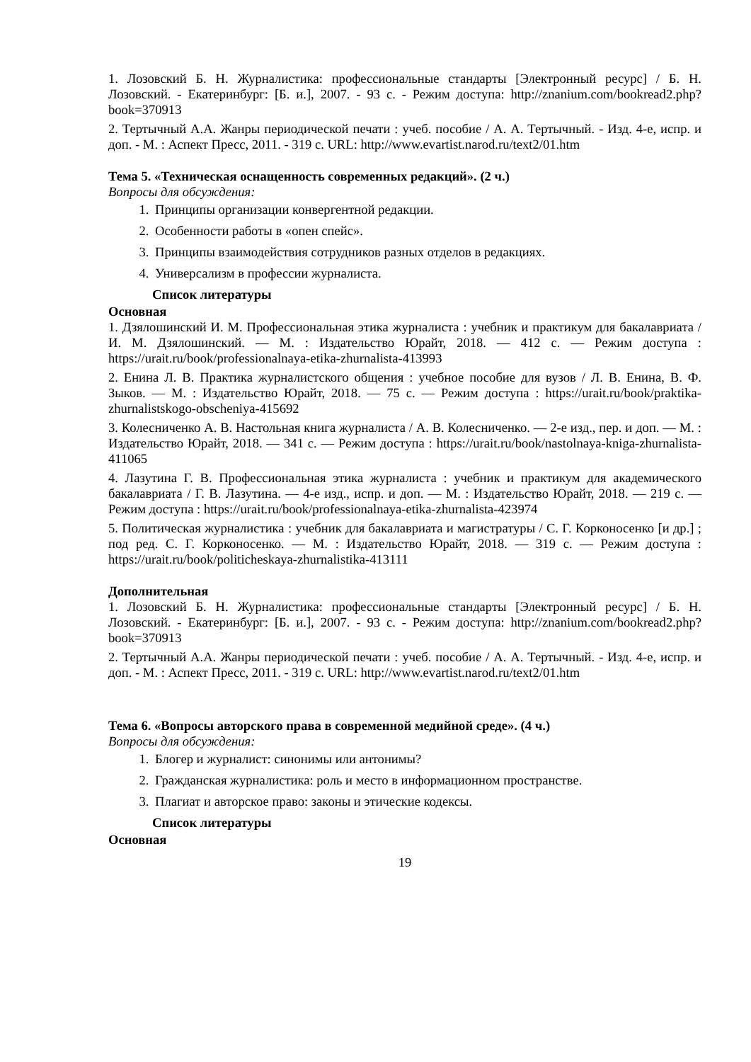1. Лозовский Б. Н. Журналистика: профессиональные стандарты [Электронный ресурс] / Б. Н. Лозовский. - Екатеринбург: [Б. и.], 2007. - 93 с. - Режим доступа: http://znanium.com/bookread2.php?book=370913
2. Тертычный А.А. Жанры периодической печати : учеб. пособие / А. А. Тертычный. - Изд. 4-е, испр. и доп. - М. : Аспект Пресс, 2011. - 319 с. URL: http://www.evartist.narod.ru/text2/01.htm
Тема 5. «Техническая оснащенность современных редакций». (2 ч.)
Вопросы для обсуждения:
1. Принципы организации конвергентной редакции.
2. Особенности работы в «опен спейс».
3. Принципы взаимодействия сотрудников разных отделов в редакциях.
4. Универсализм в профессии журналиста.
Список литературы
Основная
1. Дзялошинский И. М. Профессиональная этика журналиста : учебник и практикум для бакалавриата / И. М. Дзялошинский. — М. : Издательство Юрайт, 2018. — 412 с. — Режим доступа : https://urait.ru/book/professionalnaya-etika-zhurnalista-413993
2. Енина Л. В. Практика журналистского общения : учебное пособие для вузов / Л. В. Енина, В. Ф. Зыков. — М. : Издательство Юрайт, 2018. — 75 с. — Режим доступа : https://urait.ru/book/praktika-zhurnalistskogo-obscheniya-415692
3. Колесниченко А. В. Настольная книга журналиста / А. В. Колесниченко. — 2-е изд., пер. и доп. — М. : Издательство Юрайт, 2018. — 341 с. — Режим доступа : https://urait.ru/book/nastolnaya-kniga-zhurnalista-411065
4. Лазутина Г. В. Профессиональная этика журналиста : учебник и практикум для академического бакалавриата / Г. В. Лазутина. — 4-е изд., испр. и доп. — М. : Издательство Юрайт, 2018. — 219 с. — Режим доступа : https://urait.ru/book/professionalnaya-etika-zhurnalista-423974
5. Политическая журналистика : учебник для бакалавриата и магистратуры / С. Г. Корконосенко [и др.] ; под ред. С. Г. Корконосенко. — М. : Издательство Юрайт, 2018. — 319 с. — Режим доступа : https://urait.ru/book/politicheskaya-zhurnalistika-413111
Дополнительная
1. Лозовский Б. Н. Журналистика: профессиональные стандарты [Электронный ресурс] / Б. Н. Лозовский. - Екатеринбург: [Б. и.], 2007. - 93 с. - Режим доступа: http://znanium.com/bookread2.php?book=370913
2. Тертычный А.А. Жанры периодической печати : учеб. пособие / А. А. Тертычный. - Изд. 4-е, испр. и доп. - М. : Аспект Пресс, 2011. - 319 с. URL: http://www.evartist.narod.ru/text2/01.htm
Тема 6. «Вопросы авторского права в современной медийной среде». (4 ч.)
Вопросы для обсуждения:
1. Блогер и журналист: синонимы или антонимы?
2. Гражданская журналистика: роль и место в информационном пространстве.
3. Плагиат и авторское право: законы и этические кодексы.
Список литературы
Основная
19